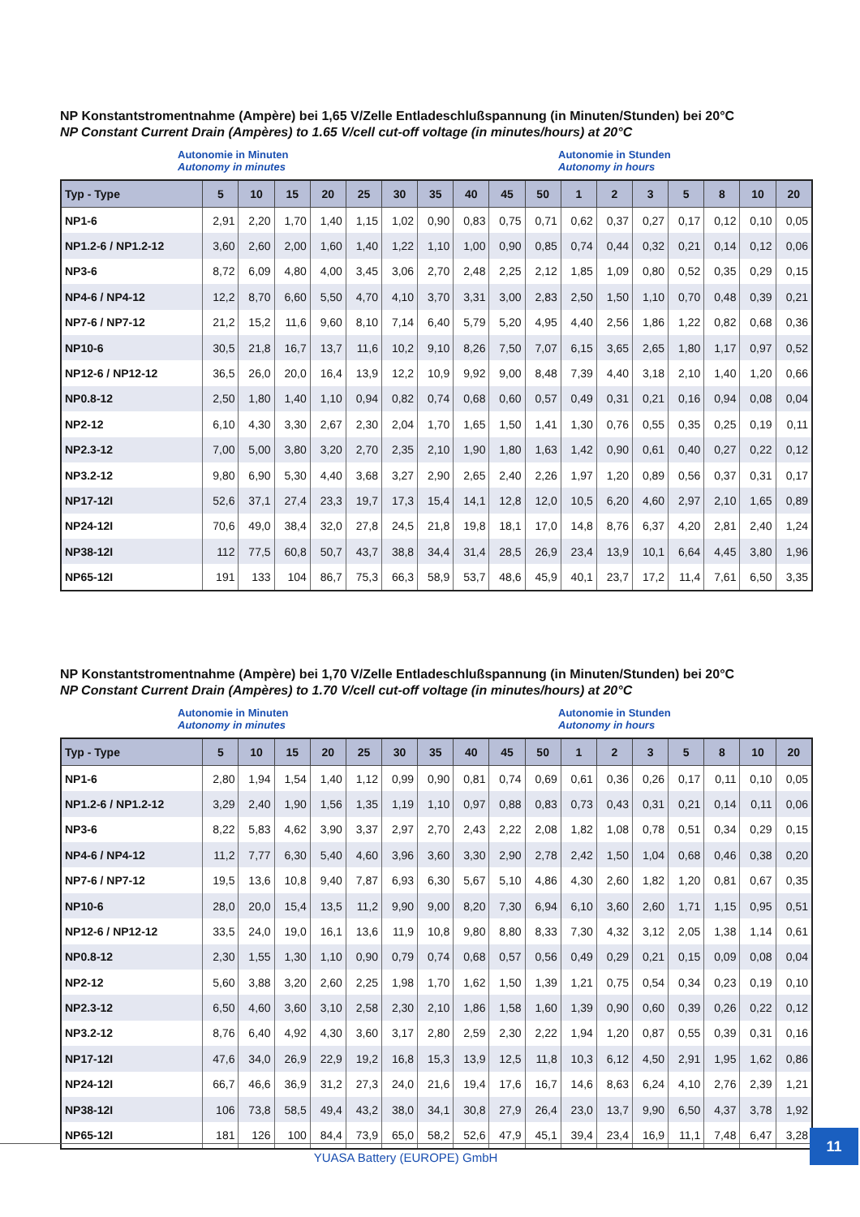NP Konstantstromentnahme (Ampère) bei 1,65 V/Zelle Entladeschlußspannung (in Minuten/Stunden) bei 20°C
NP Constant Current Drain (Ampères) to 1.65 V/cell cut-off voltage (in minutes/hours) at 20°C
Autonomie in Minuten
Autonomy in minutes
Autonomie in Stunden
Autonomy in hours
| Typ - Type | 5 | 10 | 15 | 20 | 25 | 30 | 35 | 40 | 45 | 50 | 1 | 2 | 3 | 5 | 8 | 10 | 20 |
| --- | --- | --- | --- | --- | --- | --- | --- | --- | --- | --- | --- | --- | --- | --- | --- | --- | --- |
| NP1-6 | 2,91 | 2,20 | 1,70 | 1,40 | 1,15 | 1,02 | 0,90 | 0,83 | 0,75 | 0,71 | 0,62 | 0,37 | 0,27 | 0,17 | 0,12 | 0,10 | 0,05 |
| NP1.2-6 / NP1.2-12 | 3,60 | 2,60 | 2,00 | 1,60 | 1,40 | 1,22 | 1,10 | 1,00 | 0,90 | 0,85 | 0,74 | 0,44 | 0,32 | 0,21 | 0,14 | 0,12 | 0,06 |
| NP3-6 | 8,72 | 6,09 | 4,80 | 4,00 | 3,45 | 3,06 | 2,70 | 2,48 | 2,25 | 2,12 | 1,85 | 1,09 | 0,80 | 0,52 | 0,35 | 0,29 | 0,15 |
| NP4-6 / NP4-12 | 12,2 | 8,70 | 6,60 | 5,50 | 4,70 | 4,10 | 3,70 | 3,31 | 3,00 | 2,83 | 2,50 | 1,50 | 1,10 | 0,70 | 0,48 | 0,39 | 0,21 |
| NP7-6 / NP7-12 | 21,2 | 15,2 | 11,6 | 9,60 | 8,10 | 7,14 | 6,40 | 5,79 | 5,20 | 4,95 | 4,40 | 2,56 | 1,86 | 1,22 | 0,82 | 0,68 | 0,36 |
| NP10-6 | 30,5 | 21,8 | 16,7 | 13,7 | 11,6 | 10,2 | 9,10 | 8,26 | 7,50 | 7,07 | 6,15 | 3,65 | 2,65 | 1,80 | 1,17 | 0,97 | 0,52 |
| NP12-6 / NP12-12 | 36,5 | 26,0 | 20,0 | 16,4 | 13,9 | 12,2 | 10,9 | 9,92 | 9,00 | 8,48 | 7,39 | 4,40 | 3,18 | 2,10 | 1,40 | 1,20 | 0,66 |
| NP0.8-12 | 2,50 | 1,80 | 1,40 | 1,10 | 0,94 | 0,82 | 0,74 | 0,68 | 0,60 | 0,57 | 0,49 | 0,31 | 0,21 | 0,16 | 0,94 | 0,08 | 0,04 |
| NP2-12 | 6,10 | 4,30 | 3,30 | 2,67 | 2,30 | 2,04 | 1,70 | 1,65 | 1,50 | 1,41 | 1,30 | 0,76 | 0,55 | 0,35 | 0,25 | 0,19 | 0,11 |
| NP2.3-12 | 7,00 | 5,00 | 3,80 | 3,20 | 2,70 | 2,35 | 2,10 | 1,90 | 1,80 | 1,63 | 1,42 | 0,90 | 0,61 | 0,40 | 0,27 | 0,22 | 0,12 |
| NP3.2-12 | 9,80 | 6,90 | 5,30 | 4,40 | 3,68 | 3,27 | 2,90 | 2,65 | 2,40 | 2,26 | 1,97 | 1,20 | 0,89 | 0,56 | 0,37 | 0,31 | 0,17 |
| NP17-12I | 52,6 | 37,1 | 27,4 | 23,3 | 19,7 | 17,3 | 15,4 | 14,1 | 12,8 | 12,0 | 10,5 | 6,20 | 4,60 | 2,97 | 2,10 | 1,65 | 0,89 |
| NP24-12I | 70,6 | 49,0 | 38,4 | 32,0 | 27,8 | 24,5 | 21,8 | 19,8 | 18,1 | 17,0 | 14,8 | 8,76 | 6,37 | 4,20 | 2,81 | 2,40 | 1,24 |
| NP38-12I | 112 | 77,5 | 60,8 | 50,7 | 43,7 | 38,8 | 34,4 | 31,4 | 28,5 | 26,9 | 23,4 | 13,9 | 10,1 | 6,64 | 4,45 | 3,80 | 1,96 |
| NP65-12I | 191 | 133 | 104 | 86,7 | 75,3 | 66,3 | 58,9 | 53,7 | 48,6 | 45,9 | 40,1 | 23,7 | 17,2 | 11,4 | 7,61 | 6,50 | 3,35 |
NP Konstantstromentnahme (Ampère) bei 1,70 V/Zelle Entladeschlußspannung (in Minuten/Stunden) bei 20°C
NP Constant Current Drain (Ampères) to 1.70 V/cell cut-off voltage (in minutes/hours) at 20°C
Autonomie in Minuten
Autonomy in minutes
Autonomie in Stunden
Autonomy in hours
| Typ - Type | 5 | 10 | 15 | 20 | 25 | 30 | 35 | 40 | 45 | 50 | 1 | 2 | 3 | 5 | 8 | 10 | 20 |
| --- | --- | --- | --- | --- | --- | --- | --- | --- | --- | --- | --- | --- | --- | --- | --- | --- | --- |
| NP1-6 | 2,80 | 1,94 | 1,54 | 1,40 | 1,12 | 0,99 | 0,90 | 0,81 | 0,74 | 0,69 | 0,61 | 0,36 | 0,26 | 0,17 | 0,11 | 0,10 | 0,05 |
| NP1.2-6 / NP1.2-12 | 3,29 | 2,40 | 1,90 | 1,56 | 1,35 | 1,19 | 1,10 | 0,97 | 0,88 | 0,83 | 0,73 | 0,43 | 0,31 | 0,21 | 0,14 | 0,11 | 0,06 |
| NP3-6 | 8,22 | 5,83 | 4,62 | 3,90 | 3,37 | 2,97 | 2,70 | 2,43 | 2,22 | 2,08 | 1,82 | 1,08 | 0,78 | 0,51 | 0,34 | 0,29 | 0,15 |
| NP4-6 / NP4-12 | 11,2 | 7,77 | 6,30 | 5,40 | 4,60 | 3,96 | 3,60 | 3,30 | 2,90 | 2,78 | 2,42 | 1,50 | 1,04 | 0,68 | 0,46 | 0,38 | 0,20 |
| NP7-6 / NP7-12 | 19,5 | 13,6 | 10,8 | 9,40 | 7,87 | 6,93 | 6,30 | 5,67 | 5,10 | 4,86 | 4,30 | 2,60 | 1,82 | 1,20 | 0,81 | 0,67 | 0,35 |
| NP10-6 | 28,0 | 20,0 | 15,4 | 13,5 | 11,2 | 9,90 | 9,00 | 8,20 | 7,30 | 6,94 | 6,10 | 3,60 | 2,60 | 1,71 | 1,15 | 0,95 | 0,51 |
| NP12-6 / NP12-12 | 33,5 | 24,0 | 19,0 | 16,1 | 13,6 | 11,9 | 10,8 | 9,80 | 8,80 | 8,33 | 7,30 | 4,32 | 3,12 | 2,05 | 1,38 | 1,14 | 0,61 |
| NP0.8-12 | 2,30 | 1,55 | 1,30 | 1,10 | 0,90 | 0,79 | 0,74 | 0,68 | 0,57 | 0,56 | 0,49 | 0,29 | 0,21 | 0,15 | 0,09 | 0,08 | 0,04 |
| NP2-12 | 5,60 | 3,88 | 3,20 | 2,60 | 2,25 | 1,98 | 1,70 | 1,62 | 1,50 | 1,39 | 1,21 | 0,75 | 0,54 | 0,34 | 0,23 | 0,19 | 0,10 |
| NP2.3-12 | 6,50 | 4,60 | 3,60 | 3,10 | 2,58 | 2,30 | 2,10 | 1,86 | 1,58 | 1,60 | 1,39 | 0,90 | 0,60 | 0,39 | 0,26 | 0,22 | 0,12 |
| NP3.2-12 | 8,76 | 6,40 | 4,92 | 4,30 | 3,60 | 3,17 | 2,80 | 2,59 | 2,30 | 2,22 | 1,94 | 1,20 | 0,87 | 0,55 | 0,39 | 0,31 | 0,16 |
| NP17-12I | 47,6 | 34,0 | 26,9 | 22,9 | 19,2 | 16,8 | 15,3 | 13,9 | 12,5 | 11,8 | 10,3 | 6,12 | 4,50 | 2,91 | 1,95 | 1,62 | 0,86 |
| NP24-12I | 66,7 | 46,6 | 36,9 | 31,2 | 27,3 | 24,0 | 21,6 | 19,4 | 17,6 | 16,7 | 14,6 | 8,63 | 6,24 | 4,10 | 2,76 | 2,39 | 1,21 |
| NP38-12I | 106 | 73,8 | 58,5 | 49,4 | 43,2 | 38,0 | 34,1 | 30,8 | 27,9 | 26,4 | 23,0 | 13,7 | 9,90 | 6,50 | 4,37 | 3,78 | 1,92 |
| NP65-12I | 181 | 126 | 100 | 84,4 | 73,9 | 65,0 | 58,2 | 52,6 | 47,9 | 45,1 | 39,4 | 23,4 | 16,9 | 11,1 | 7,48 | 6,47 | 3,28 |
YUASA Battery (EUROPE) GmbH
11